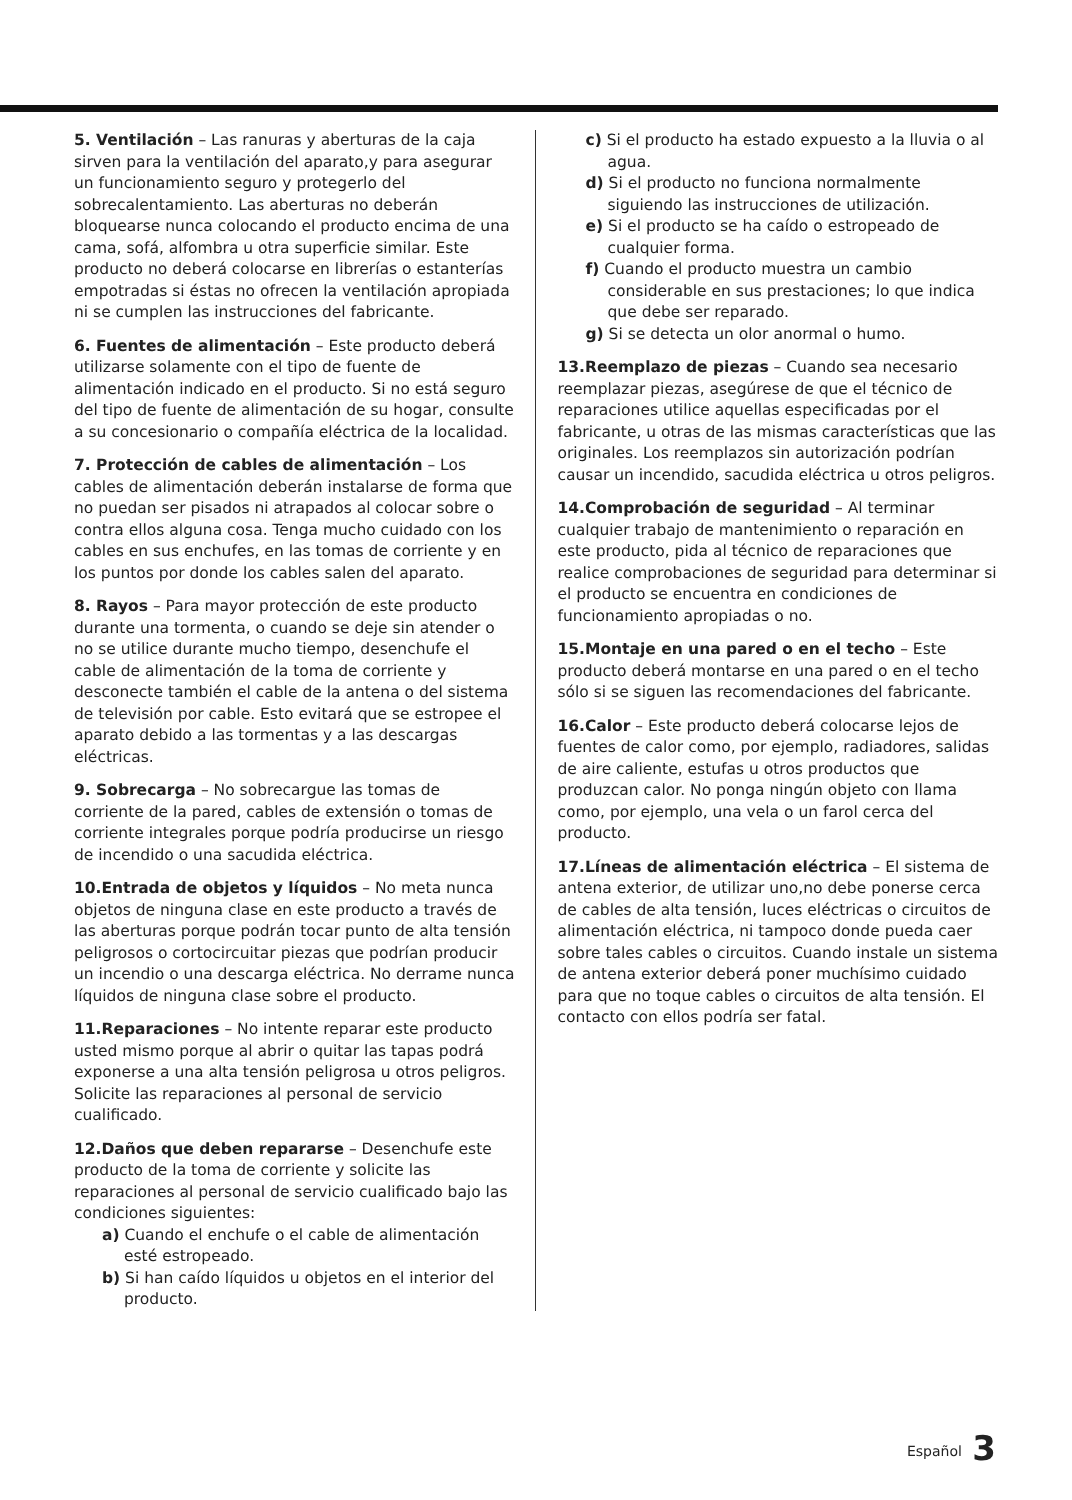5. Ventilación – Las ranuras y aberturas de la caja sirven para la ventilación del aparato,y para asegurar un funcionamiento seguro y protegerlo del sobrecalentamiento. Las aberturas no deberán bloquearse nunca colocando el producto encima de una cama, sofá, alfombra u otra superficie similar. Este producto no deberá colocarse en librerías o estanterías empotradas si éstas no ofrecen la ventilación apropiada ni se cumplen las instrucciones del fabricante.
6. Fuentes de alimentación – Este producto deberá utilizarse solamente con el tipo de fuente de alimentación indicado en el producto. Si no está seguro del tipo de fuente de alimentación de su hogar, consulte a su concesionario o compañía eléctrica de la localidad.
7. Protección de cables de alimentación – Los cables de alimentación deberán instalarse de forma que no puedan ser pisados ni atrapados al colocar sobre o contra ellos alguna cosa. Tenga mucho cuidado con los cables en sus enchufes, en las tomas de corriente y en los puntos por donde los cables salen del aparato.
8. Rayos – Para mayor protección de este producto durante una tormenta, o cuando se deje sin atender o no se utilice durante mucho tiempo, desenchufe el cable de alimentación de la toma de corriente y desconecte también el cable de la antena o del sistema de televisión por cable. Esto evitará que se estropee el aparato debido a las tormentas y a las descargas eléctricas.
9. Sobrecarga – No sobrecargue las tomas de corriente de la pared, cables de extensión o tomas de corriente integrales porque podría producirse un riesgo de incendido o una sacudida eléctrica.
10.Entrada de objetos y líquidos – No meta nunca objetos de ninguna clase en este producto a través de las aberturas porque podrán tocar punto de alta tensión peligrosos o cortocircuitar piezas que podrían producir un incendio o una descarga eléctrica. No derrame nunca líquidos de ninguna clase sobre el producto.
11.Reparaciones – No intente reparar este producto usted mismo porque al abrir o quitar las tapas podrá exponerse a una alta tensión peligrosa u otros peligros. Solicite las reparaciones al personal de servicio cualificado.
12.Daños que deben repararse – Desenchufe este producto de la toma de corriente y solicite las reparaciones al personal de servicio cualificado bajo las condiciones siguientes:
a) Cuando el enchufe o el cable de alimentación esté estropeado.
b) Si han caído líquidos u objetos en el interior del producto.
c) Si el producto ha estado expuesto a la lluvia o al agua.
d) Si el producto no funciona normalmente siguiendo las instrucciones de utilización.
e) Si el producto se ha caído o estropeado de cualquier forma.
f) Cuando el producto muestra un cambio considerable en sus prestaciones; lo que indica que debe ser reparado.
g) Si se detecta un olor anormal o humo.
13.Reemplazo de piezas – Cuando sea necesario reemplazar piezas, asegúrese de que el técnico de reparaciones utilice aquellas especificadas por el fabricante, u otras de las mismas características que las originales. Los reemplazos sin autorización podrían causar un incendido, sacudida eléctrica u otros peligros.
14.Comprobación de seguridad – Al terminar cualquier trabajo de mantenimiento o reparación en este producto, pida al técnico de reparaciones que realice comprobaciones de seguridad para determinar si el producto se encuentra en condiciones de funcionamiento apropiadas o no.
15.Montaje en una pared o en el techo – Este producto deberá montarse en una pared o en el techo sólo si se siguen las recomendaciones del fabricante.
16.Calor – Este producto deberá colocarse lejos de fuentes de calor como, por ejemplo, radiadores, salidas de aire caliente, estufas u otros productos que produzcan calor. No ponga ningún objeto con llama como, por ejemplo, una vela o un farol cerca del producto.
17.Líneas de alimentación eléctrica – El sistema de antena exterior, de utilizar uno,no debe ponerse cerca de cables de alta tensión, luces eléctricas o circuitos de alimentación eléctrica, ni tampoco donde pueda caer sobre tales cables o circuitos. Cuando instale un sistema de antena exterior deberá poner muchísimo cuidado para que no toque cables o circuitos de alta tensión. El contacto con ellos podría ser fatal.
Español 3